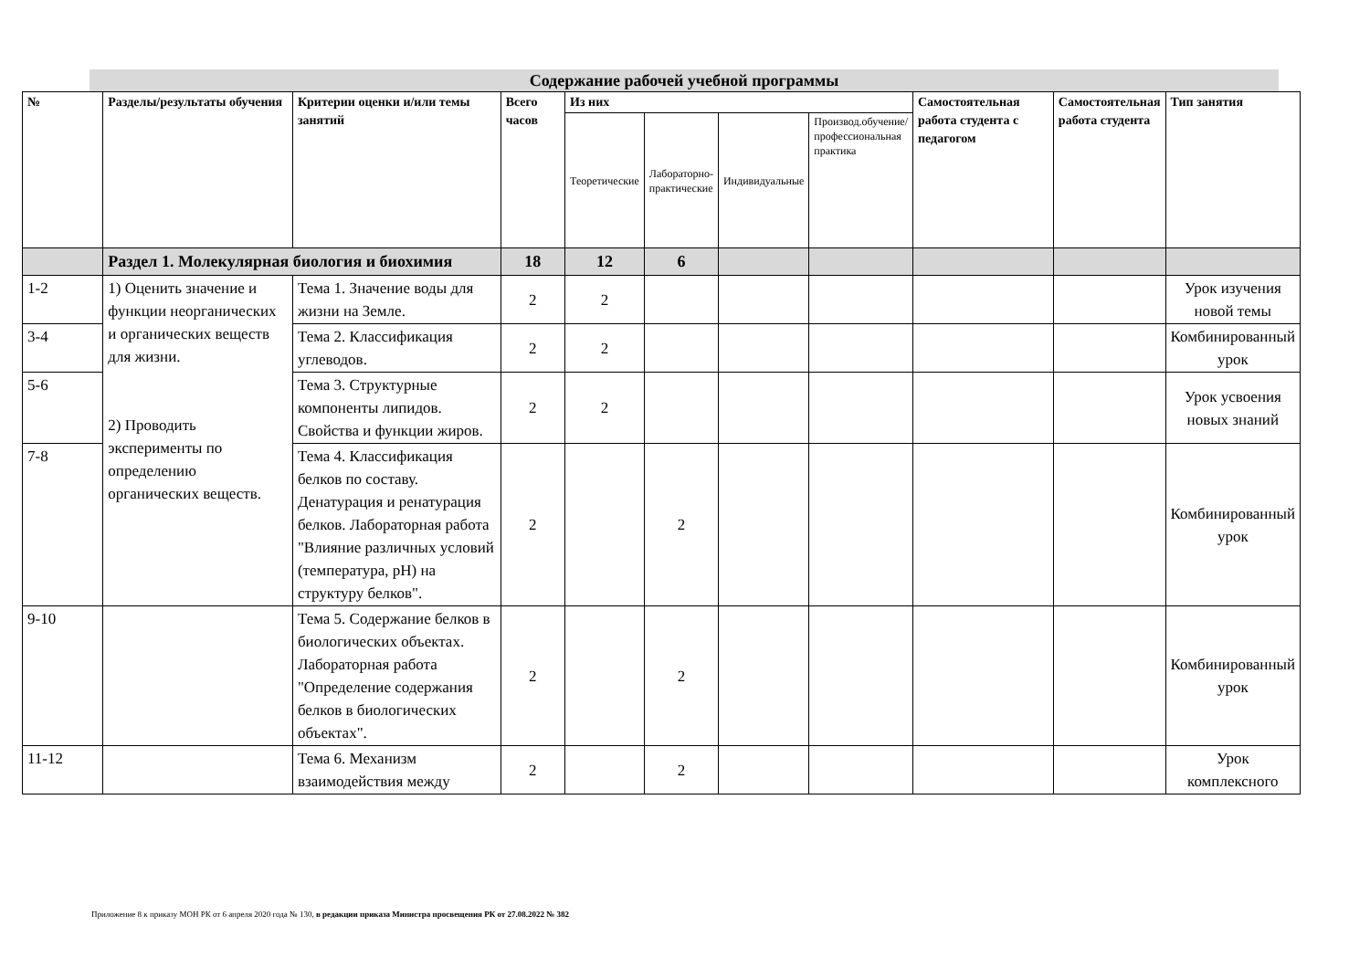Содержание рабочей учебной программы
| № | Разделы/результаты обучения | Критерии оценки и/или темы занятий | Всего часов | Из них | | | | Самостоятельная работа студента с педагогом | Самостоятельная работа студента | Тип занятия |
| --- | --- | --- | --- | --- | --- | --- | --- | --- | --- | --- |
| | | | | Теоретические | Лабораторно-практические | Индивидуальные | Производ.обучение/ профессиональная практика | | | |
| | Раздел 1. Молекулярная биология и биохимия | | 18 | 12 | 6 | | | | | |
| 1-2 | 1) Оценить значение и функции неорганических и органических веществ для жизни. 2) Проводить эксперименты по определению органических веществ. | Тема 1. Значение воды для жизни на Земле. | 2 | 2 | | | | | | Урок изучения новой темы |
| 3-4 | | Тема 2. Классификация углеводов. | 2 | 2 | | | | | | Комбинированный урок |
| 5-6 | | Тема 3. Структурные компоненты липидов. Свойства и функции жиров. | 2 | 2 | | | | | | Урок усвоения новых знаний |
| 7-8 | | Тема 4. Классификация белков по составу. Денатурация и ренатурация белков. Лабораторная работа "Влияние различных условий (температура, pH) на структуру белков". | 2 | | 2 | | | | | Комбинированный урок |
| 9-10 | | Тема 5. Содержание белков в биологических объектах. Лабораторная работа "Определение содержания белков в биологических объектах". | 2 | | 2 | | | | | Комбинированный урок |
| 11-12 | | Тема 6. Механизм взаимодействия между | 2 | | 2 | | | | | Урок комплексного |
Приложение 8 к приказу МОН РК от 6 апреля 2020 года № 130, в редакции приказа Министра просвещения РК от 27.08.2022 № 382